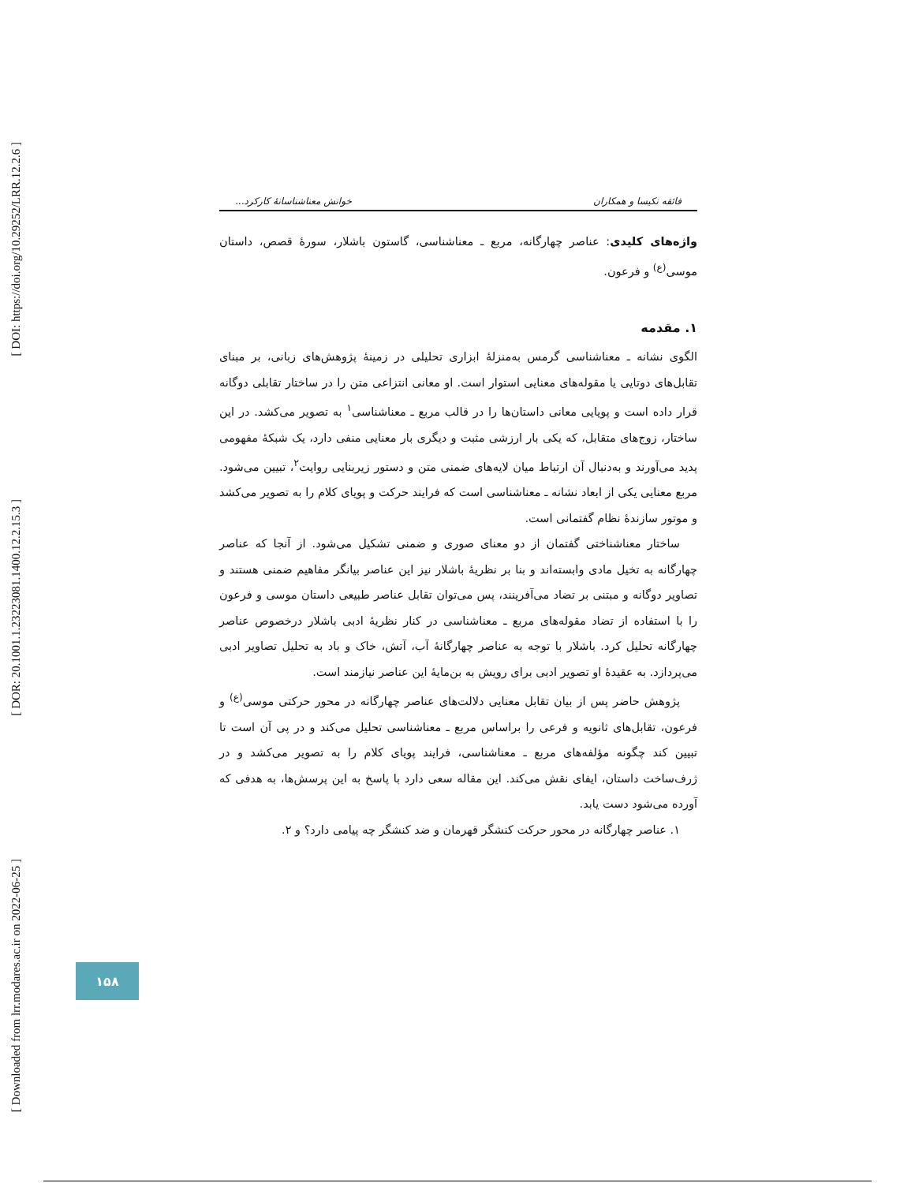[ DOI: https://doi.org/10.29252/LRR.12.2.6 ]
[ DOR: 20.1001.1.23223081.1400.12.2.15.3 ]
[ Downloaded from lrr.modares.ac.ir on 2022-06-25 ]
فائقه نکیسا و همکاران خوانش معناشناسانهٔ کارکرد...
واژه‌های کلیدی: عناصر چهارگانه، مربع ـ معناشناسی، گاستون باشلار، سورهٔ قصص، داستان موسی<sup>(ع)</sup> و فرعون.
۱. مقدمه
الگوی نشانه ـ معناشناسی گرمس به‌منزلهٔ ابزاری تحلیلی در زمینهٔ پژوهش‌های زبانی، بر مبنای تقابل‌های دوتایی یا مقوله‌های معنایی استوار است. او معانی انتزاعی متن را در ساختار تقابلی دوگانه قرار داده است و پویایی معانی داستان‌ها را در قالب مربع ـ معناشناسی<sup>۱</sup> به تصویر می‌کشد. در این ساختار، زوج‌های متقابل، که یکی بار ارزشی مثبت و دیگری بار معنایی منفی دارد، یک شبکهٔ مفهومی پدید می‌آورند و به‌دنبال آن ارتباط میان لایه‌های ضمنی متن و دستور زیربنایی روایت<sup>۲</sup>، تبیین می‌شود. مربع معنایی یکی از ابعاد نشانه ـ معناشناسی است که فرایند حرکت و پویای کلام را به تصویر می‌کشد و موتور سازندهٔ نظام گفتمانی است.
ساختار معناشناختی گفتمان از دو معنای صوری و ضمنی تشکیل می‌شود. از آنجا که عناصر چهارگانه به تخیل مادی وابسته‌اند و بنا بر نظریهٔ باشلار نیز این عناصر بیانگر مفاهیم ضمنی هستند و تصاویر دوگانه و مبتنی بر تضاد می‌آفرینند، پس می‌توان تقابل عناصر طبیعی داستان موسی و فرعون را با استفاده از تضاد مقوله‌های مربع ـ معناشناسی در کنار نظریهٔ ادبی باشلار درخصوص عناصر چهارگانه تحلیل کرد. باشلار با توجه به عناصر چهارگانهٔ آب، آتش، خاک و باد به تحلیل تصاویر ادبی می‌پردازد. به عقیدهٔ او تصویر ادبی برای رویش به بن‌مایهٔ این عناصر نیازمند است.
پژوهش حاضر پس از بیان تقابل معنایی دلالت‌های عناصر چهارگانه در محور حرکتی موسی<sup>(ع)</sup> و فرعون، تقابل‌های ثانویه و فرعی را براساس مربع ـ معناشناسی تحلیل می‌کند و در پی آن است تا تبیین کند چگونه مؤلفه‌های مربع ـ معناشناسی، فرایند پویای کلام را به تصویر می‌کشد و در ژرف‌ساخت داستان، ایفای نقش می‌کند. این مقاله سعی دارد با پاسخ به این پرسش‌ها، به هدفی که آورده می‌شود دست یابد.
۱. عناصر چهارگانه در محور حرکت کنشگر قهرمان و ضد کنشگر چه پیامی دارد؟ و ۲.
۱۵۸